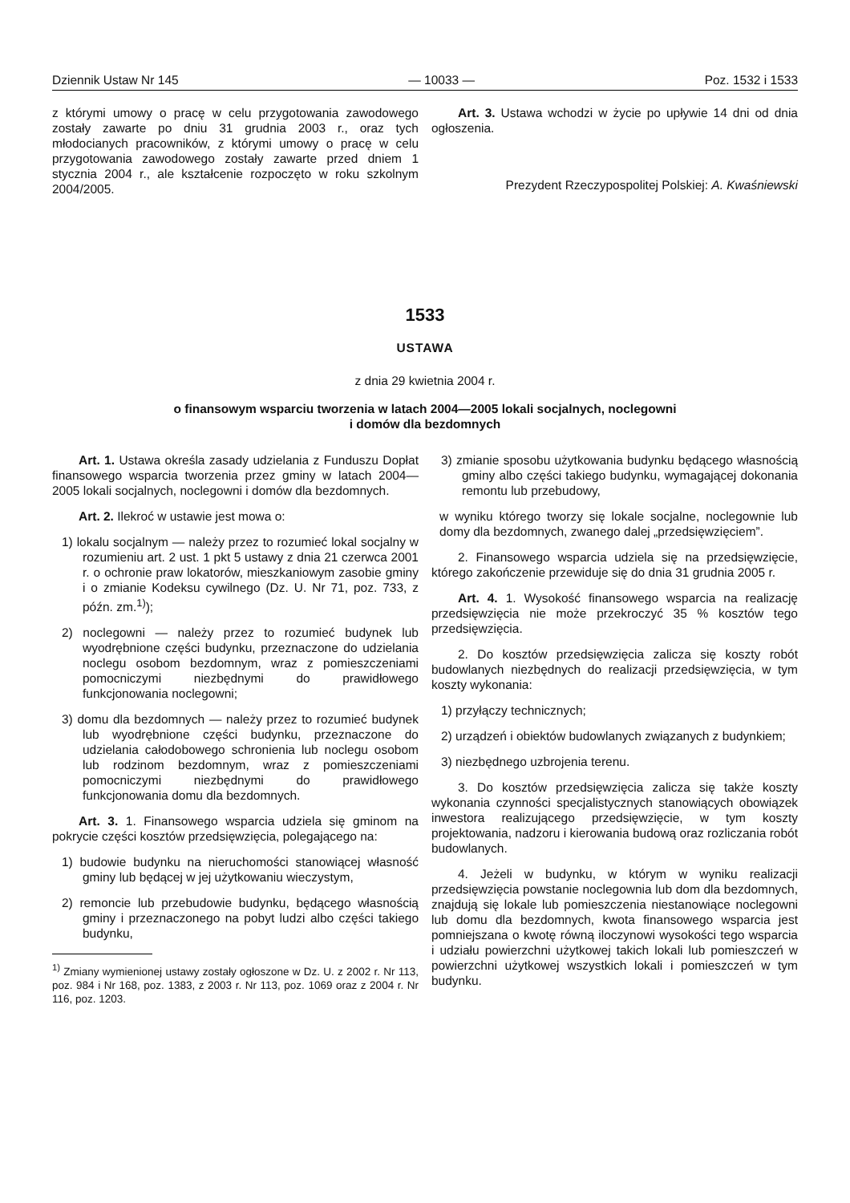Dziennik Ustaw Nr 145 — 10033 — Poz. 1532 i 1533
z którymi umowy o pracę w celu przygotowania zawodowego zostały zawarte po dniu 31 grudnia 2003 r., oraz tych młodocianych pracowników, z którymi umowy o pracę w celu przygotowania zawodowego zostały zawarte przed dniem 1 stycznia 2004 r., ale kształcenie rozpoczęto w roku szkolnym 2004/2005.
Art. 3. Ustawa wchodzi w życie po upływie 14 dni od dnia ogłoszenia.
Prezydent Rzeczypospolitej Polskiej: A. Kwaśniewski
1533
USTAWA
z dnia 29 kwietnia 2004 r.
o finansowym wsparciu tworzenia w latach 2004—2005 lokali socjalnych, noclegowni
i domów dla bezdomnych
Art. 1. Ustawa określa zasady udzielania z Funduszu Dopłat finansowego wsparcia tworzenia przez gminy w latach 2004—2005 lokali socjalnych, noclegowni i domów dla bezdomnych.
Art. 2. Ilekroć w ustawie jest mowa o:
1) lokalu socjalnym — należy przez to rozumieć lokal socjalny w rozumieniu art. 2 ust. 1 pkt 5 ustawy z dnia 21 czerwca 2001 r. o ochronie praw lokatorów, mieszkaniowym zasobie gminy i o zmianie Kodeksu cywilnego (Dz. U. Nr 71, poz. 733, z późn. zm.<sup>1)</sup>);
2) noclegowni — należy przez to rozumieć budynek lub wyodrębnione części budynku, przeznaczone do udzielania noclegu osobom bezdomnym, wraz z pomieszczeniami pomocniczymi niezbędnymi do prawidłowego funkcjonowania noclegowni;
3) domu dla bezdomnych — należy przez to rozumieć budynek lub wyodrębnione części budynku, przeznaczone do udzielania całodobowego schronienia lub noclegu osobom lub rodzinom bezdomnym, wraz z pomieszczeniami pomocniczymi niezbędnymi do prawidłowego funkcjonowania domu dla bezdomnych.
Art. 3. 1. Finansowego wsparcia udziela się gminom na pokrycie części kosztów przedsięwzięcia, polegającego na:
1) budowie budynku na nieruchomości stanowiącej własność gminy lub będącej w jej użytkowaniu wieczystym,
2) remoncie lub przebudowie budynku, będącego własnością gminy i przeznaczonego na pobyt ludzi albo części takiego budynku,
<sup>1)</sup> Zmiany wymienionej ustawy zostały ogłoszone w Dz. U. z 2002 r. Nr 113, poz. 984 i Nr 168, poz. 1383, z 2003 r. Nr 113, poz. 1069 oraz z 2004 r. Nr 116, poz. 1203.
3) zmianie sposobu użytkowania budynku będącego własnością gminy albo części takiego budynku, wymagającej dokonania remontu lub przebudowy,
w wyniku którego tworzy się lokale socjalne, noclegownie lub domy dla bezdomnych, zwanego dalej „przedsięwzięciem”.
2. Finansowego wsparcia udziela się na przedsięwzięcie, którego zakończenie przewiduje się do dnia 31 grudnia 2005 r.
Art. 4. 1. Wysokość finansowego wsparcia na realizację przedsięwzięcia nie może przekroczyć 35 % kosztów tego przedsięwzięcia.
2. Do kosztów przedsięwzięcia zalicza się koszty robót budowlanych niezbędnych do realizacji przedsięwzięcia, w tym koszty wykonania:
1) przyłączy technicznych;
2) urządzeń i obiektów budowlanych związanych z budynkiem;
3) niezbędnego uzbrojenia terenu.
3. Do kosztów przedsięwzięcia zalicza się także koszty wykonania czynności specjalistycznych stanowiących obowiązek inwestora realizującego przedsięwzięcie, w tym koszty projektowania, nadzoru i kierowania budową oraz rozliczania robót budowlanych.
4. Jeżeli w budynku, w którym w wyniku realizacji przedsięwzięcia powstanie noclegownia lub dom dla bezdomnych, znajdują się lokale lub pomieszczenia niestanowiące noclegowni lub domu dla bezdomnych, kwota finansowego wsparcia jest pomniejszana o kwotę równą iloczynowi wysokości tego wsparcia i udziału powierzchni użytkowej takich lokali lub pomieszczeń w powierzchni użytkowej wszystkich lokali i pomieszczeń w tym budynku.